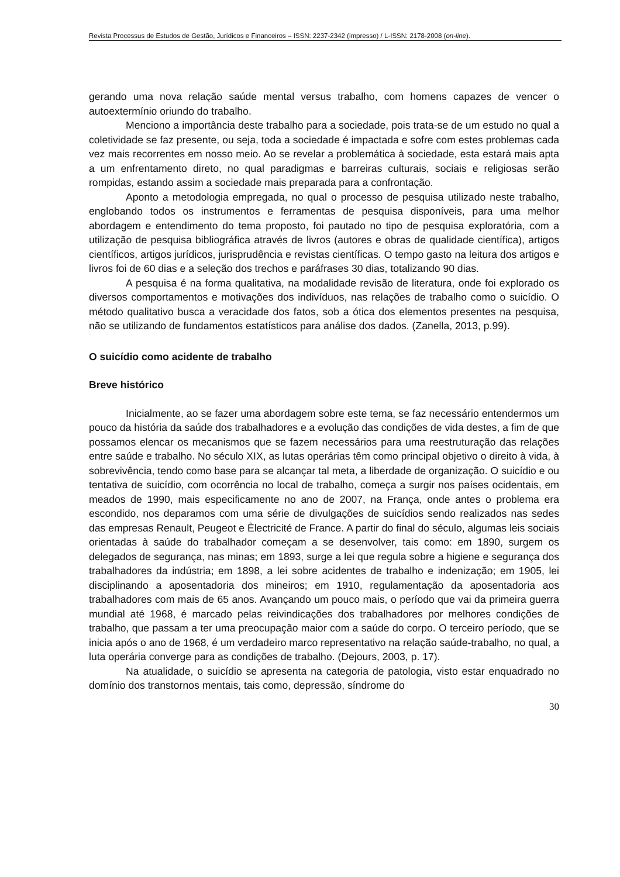Revista Processus de Estudos de Gestão, Jurídicos e Financeiros – ISSN: 2237-2342 (impresso) / L-ISSN: 2178-2008 (on-line).
gerando uma nova relação saúde mental versus trabalho, com homens capazes de vencer o autoextermínio oriundo do trabalho.
Menciono a importância deste trabalho para a sociedade, pois trata-se de um estudo no qual a coletividade se faz presente, ou seja, toda a sociedade é impactada e sofre com estes problemas cada vez mais recorrentes em nosso meio. Ao se revelar a problemática à sociedade, esta estará mais apta a um enfrentamento direto, no qual paradigmas e barreiras culturais, sociais e religiosas serão rompidas, estando assim a sociedade mais preparada para a confrontação.
Aponto a metodologia empregada, no qual o processo de pesquisa utilizado neste trabalho, englobando todos os instrumentos e ferramentas de pesquisa disponíveis, para uma melhor abordagem e entendimento do tema proposto, foi pautado no tipo de pesquisa exploratória, com a utilização de pesquisa bibliográfica através de livros (autores e obras de qualidade científica), artigos científicos, artigos jurídicos, jurisprudência e revistas científicas. O tempo gasto na leitura dos artigos e livros foi de 60 dias e a seleção dos trechos e paráfrases 30 dias, totalizando 90 dias.
A pesquisa é na forma qualitativa, na modalidade revisão de literatura, onde foi explorado os diversos comportamentos e motivações dos indivíduos, nas relações de trabalho como o suicídio. O método qualitativo busca a veracidade dos fatos, sob a ótica dos elementos presentes na pesquisa, não se utilizando de fundamentos estatísticos para análise dos dados. (Zanella, 2013, p.99).
O suicídio como acidente de trabalho
Breve histórico
Inicialmente, ao se fazer uma abordagem sobre este tema, se faz necessário entendermos um pouco da história da saúde dos trabalhadores e a evolução das condições de vida destes, a fim de que possamos elencar os mecanismos que se fazem necessários para uma reestruturação das relações entre saúde e trabalho. No século XIX, as lutas operárias têm como principal objetivo o direito à vida, à sobrevivência, tendo como base para se alcançar tal meta, a liberdade de organização. O suicídio e ou tentativa de suicídio, com ocorrência no local de trabalho, começa a surgir nos países ocidentais, em meados de 1990, mais especificamente no ano de 2007, na França, onde antes o problema era escondido, nos deparamos com uma série de divulgações de suicídios sendo realizados nas sedes das empresas Renault, Peugeot e Èlectricité de France. A partir do final do século, algumas leis sociais orientadas à saúde do trabalhador começam a se desenvolver, tais como: em 1890, surgem os delegados de segurança, nas minas; em 1893, surge a lei que regula sobre a higiene e segurança dos trabalhadores da indústria; em 1898, a lei sobre acidentes de trabalho e indenização; em 1905, lei disciplinando a aposentadoria dos mineiros; em 1910, regulamentação da aposentadoria aos trabalhadores com mais de 65 anos. Avançando um pouco mais, o período que vai da primeira guerra mundial até 1968, é marcado pelas reivindicações dos trabalhadores por melhores condições de trabalho, que passam a ter uma preocupação maior com a saúde do corpo. O terceiro período, que se inicia após o ano de 1968, é um verdadeiro marco representativo na relação saúde-trabalho, no qual, a luta operária converge para as condições de trabalho. (Dejours, 2003, p. 17).
Na atualidade, o suicídio se apresenta na categoria de patologia, visto estar enquadrado no domínio dos transtornos mentais, tais como, depressão, síndrome do
30